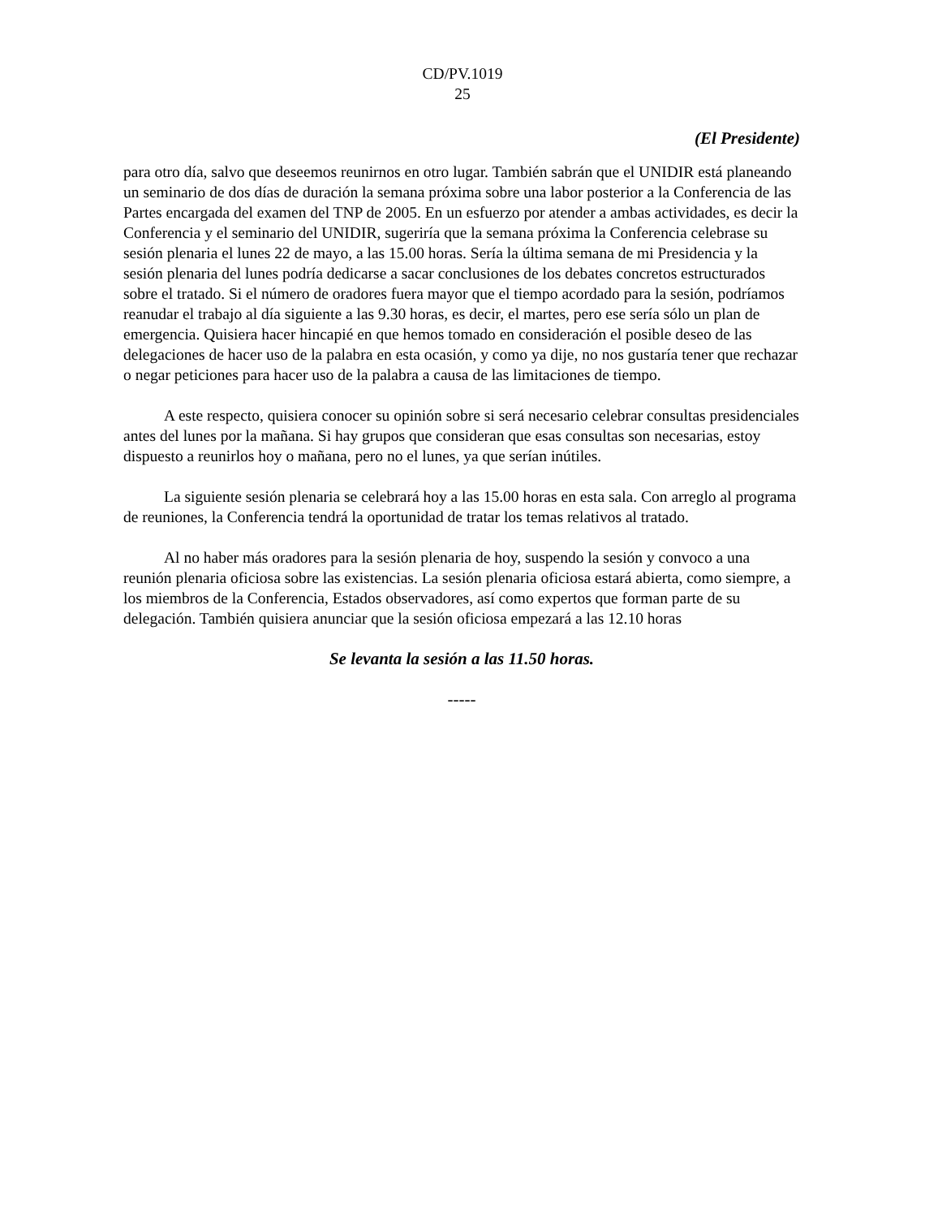CD/PV.1019
25
(El Presidente)
para otro día, salvo que deseemos reunirnos en otro lugar. También sabrán que el UNIDIR está planeando un seminario de dos días de duración la semana próxima sobre una labor posterior a la Conferencia de las Partes encargada del examen del TNP de 2005. En un esfuerzo por atender a ambas actividades, es decir la Conferencia y el seminario del UNIDIR, sugeriría que la semana próxima la Conferencia celebrase su sesión plenaria el lunes 22 de mayo, a las 15.00 horas. Sería la última semana de mi Presidencia y la sesión plenaria del lunes podría dedicarse a sacar conclusiones de los debates concretos estructurados sobre el tratado. Si el número de oradores fuera mayor que el tiempo acordado para la sesión, podríamos reanudar el trabajo al día siguiente a las 9.30 horas, es decir, el martes, pero ese sería sólo un plan de emergencia. Quisiera hacer hincapié en que hemos tomado en consideración el posible deseo de las delegaciones de hacer uso de la palabra en esta ocasión, y como ya dije, no nos gustaría tener que rechazar o negar peticiones para hacer uso de la palabra a causa de las limitaciones de tiempo.
A este respecto, quisiera conocer su opinión sobre si será necesario celebrar consultas presidenciales antes del lunes por la mañana. Si hay grupos que consideran que esas consultas son necesarias, estoy dispuesto a reunirlos hoy o mañana, pero no el lunes, ya que serían inútiles.
La siguiente sesión plenaria se celebrará hoy a las 15.00 horas en esta sala. Con arreglo al programa de reuniones, la Conferencia tendrá la oportunidad de tratar los temas relativos al tratado.
Al no haber más oradores para la sesión plenaria de hoy, suspendo la sesión y convoco a una reunión plenaria oficiosa sobre las existencias. La sesión plenaria oficiosa estará abierta, como siempre, a los miembros de la Conferencia, Estados observadores, así como expertos que forman parte de su delegación. También quisiera anunciar que la sesión oficiosa empezará a las 12.10 horas
Se levanta la sesión a las 11.50 horas.
-----